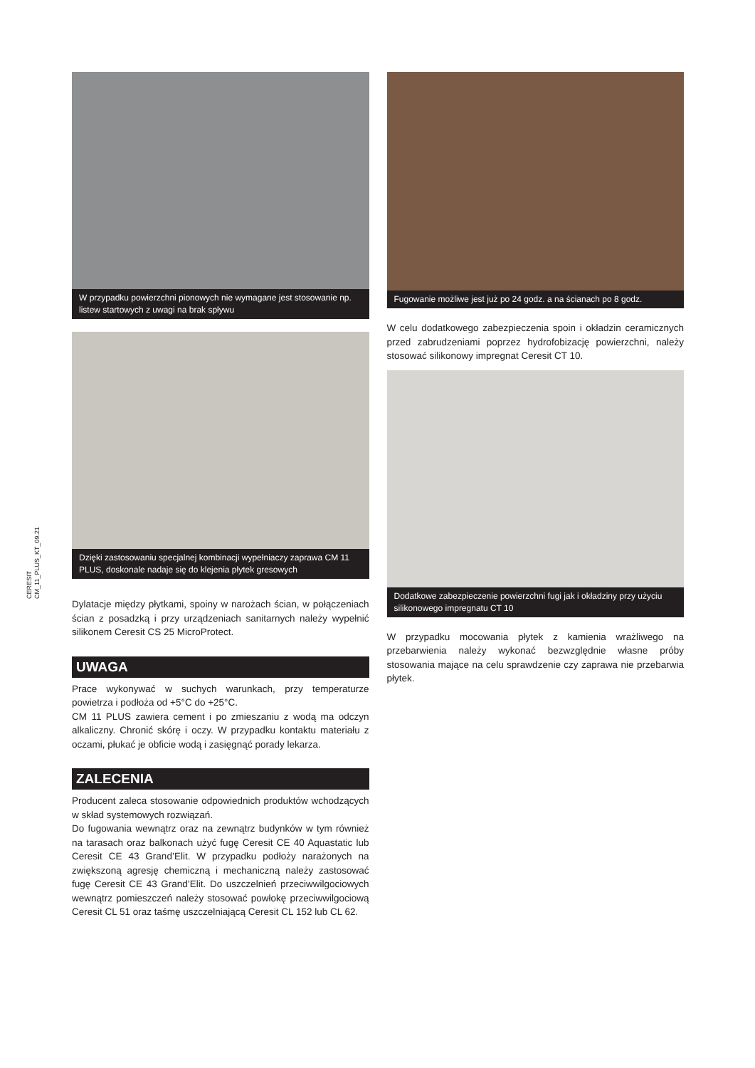CERESIT
CM_11_PLUS_KT_09.21
W przypadku powierzchni pionowych nie wymagane jest stosowanie np. listew startowych z uwagi na brak spływu
Dzięki zastosowaniu specjalnej kombinacji wypełniaczy zaprawa CM 11 PLUS, doskonale nadaje się do klejenia płytek gresowych
Dylatacje między płytkami, spoiny w narożach ścian, w połączeniach ścian z posadzką i przy urządzeniach sanitarnych należy wypełnić silikonem Ceresit CS 25 MicroProtect.
UWAGA
Prace wykonywać w suchych warunkach, przy temperaturze powietrza i podłoża od +5°C do +25°C.
CM 11 PLUS zawiera cement i po zmieszaniu z wodą ma odczyn alkaliczny. Chronić skórę i oczy. W przypadku kontaktu materiału z oczami, płukać je obficie wodą i zasięgnąć porady lekarza.
ZALECENIA
Producent zaleca stosowanie odpowiednich produktów wchodzących w skład systemowych rozwiązań.
Do fugowania wewnątrz oraz na zewnątrz budynków w tym również na tarasach oraz balkonach użyć fugę Ceresit CE 40 Aquastatic lub Ceresit CE 43 Grand’Elit. W przypadku podłoży narażonych na zwiększoną agresję chemiczną i mechaniczną należy zastosować fugę Ceresit CE 43 Grand’Elit. Do uszczelnień przeciwwilgociowych wewnątrz pomieszczeń należy stosować powłokę przeciwwilgociową Ceresit CL 51 oraz taśmę uszczelniającą Ceresit CL 152 lub CL 62.
Fugowanie możliwe jest już po 24 godz. a na ścianach po 8 godz.
W celu dodatkowego zabezpieczenia spoin i okładzin ceramicznych przed zabrudzeniami poprzez hydrofobizację powierzchni, należy stosować silikonowy impregnat Ceresit CT 10.
Dodatkowe zabezpieczenie powierzchni fugi jak i okładziny przy użyciu silikonowego impregnatu CT 10
W przypadku mocowania płytek z kamienia wrażliwego na przebarwienia należy wykonać bezwzględnie własne próby stosowania mające na celu sprawdzenie czy zaprawa nie przebarwia płytek.